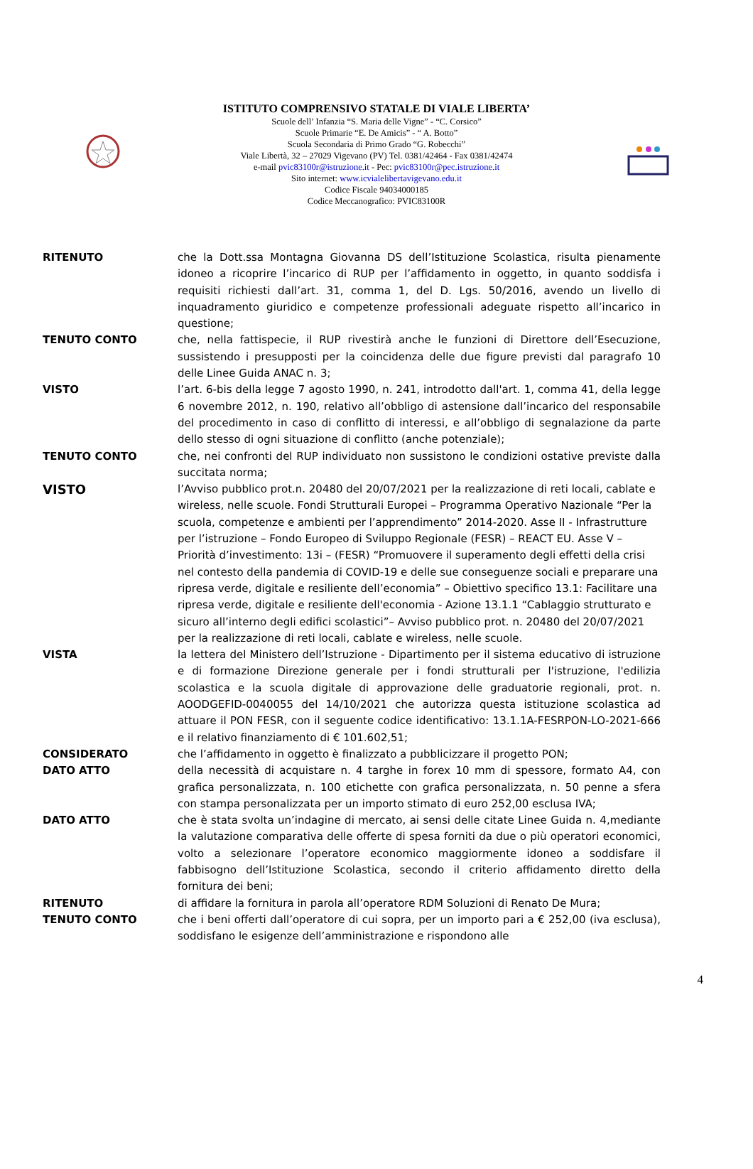ISTITUTO COMPRENSIVO STATALE DI VIALE LIBERTA’
Scuole dell’ Infanzia “S. Maria delle Vigne” - “C. Corsico”
Scuole Primarie “E. De Amicis” - “ A. Botto”
Scuola Secondaria di Primo Grado “G. Robecchi”
Viale Libertà, 32 – 27029 Vigevano (PV) Tel. 0381/42464 - Fax 0381/42474
e-mail pvic83100r@istruzione.it - Pec: pvic83100r@pec.istruzione.it
Sito internet: www.icvialelibertavigevano.edu.it
Codice Fiscale 94034000185
Codice Meccanografico: PVIC83100R
RITENUTO che la Dott.ssa Montagna Giovanna DS dell’Istituzione Scolastica, risulta pienamente idoneo a ricoprire l’incarico di RUP per l’affidamento in oggetto, in quanto soddisfa i requisiti richiesti dall’art. 31, comma 1, del D. Lgs. 50/2016, avendo un livello di inquadramento giuridico e competenze professionali adeguate rispetto all’incarico in questione;
TENUTO CONTO che, nella fattispecie, il RUP rivestirà anche le funzioni di Direttore dell’Esecuzione, sussistendo i presupposti per la coincidenza delle due figure previsti dal paragrafo 10 delle Linee Guida ANAC n. 3;
VISTO l’art. 6-bis della legge 7 agosto 1990, n. 241, introdotto dall'art. 1, comma 41, della legge 6 novembre 2012, n. 190, relativo all’obbligo di astensione dall’incarico del responsabile del procedimento in caso di conflitto di interessi, e all’obbligo di segnalazione da parte dello stesso di ogni situazione di conflitto (anche potenziale);
TENUTO CONTO che, nei confronti del RUP individuato non sussistono le condizioni ostative previste dalla succitata norma;
VISTO
l’Avviso pubblico prot.n. 20480 del 20/07/2021 per la realizzazione di reti locali, cablate e wireless, nelle scuole. Fondi Strutturali Europei – Programma Operativo Nazionale “Per la scuola, competenze e ambienti per l’apprendimento” 2014-2020. Asse II - Infrastrutture per l’istruzione – Fondo Europeo di Sviluppo Regionale (FESR) – REACT EU. Asse V – Priorità d’investimento: 13i – (FESR) “Promuovere il superamento degli effetti della crisi nel contesto della pandemia di COVID-19 e delle sue conseguenze sociali e preparare una ripresa verde, digitale e resiliente dell’economia” – Obiettivo specifico 13.1: Facilitare una ripresa verde, digitale e resiliente dell'economia - Azione 13.1.1 “Cablaggio strutturato e sicuro all’interno degli edifici scolastici”– Avviso pubblico prot. n. 20480 del 20/07/2021 per la realizzazione di reti locali, cablate e wireless, nelle scuole.
VISTA la lettera del Ministero dell’Istruzione - Dipartimento per il sistema educativo di istruzione e di formazione Direzione generale per i fondi strutturali per l'istruzione, l'edilizia scolastica e la scuola digitale di approvazione delle graduatorie regionali, prot. n. AOODGEFID-0040055 del 14/10/2021 che autorizza questa istituzione scolastica ad attuare il PON FESR, con il seguente codice identificativo: 13.1.1A-FESRPON-LO-2021-666 e il relativo finanziamento di € 101.602,51;
CONSIDERATO che l’affidamento in oggetto è finalizzato a pubblicizzare il progetto PON;
DATO ATTO della necessità di acquistare n. 4 targhe in forex 10 mm di spessore, formato A4, con grafica personalizzata, n. 100 etichette con grafica personalizzata, n. 50 penne a sfera con stampa personalizzata per un importo stimato di euro 252,00 esclusa IVA;
DATO ATTO che è stata svolta un’indagine di mercato, ai sensi delle citate Linee Guida n. 4,mediante la valutazione comparativa delle offerte di spesa forniti da due o più operatori economici, volto a selezionare l’operatore economico maggiormente idoneo a soddisfare il fabbisogno dell’Istituzione Scolastica, secondo il criterio affidamento diretto della fornitura dei beni;
RITENUTO di affidare la fornitura in parola all’operatore RDM Soluzioni di Renato De Mura;
TENUTO CONTO che i beni offerti dall’operatore di cui sopra, per un importo pari a € 252,00 (iva esclusa), soddisfano le esigenze dell’amministrazione e rispondono alle
4